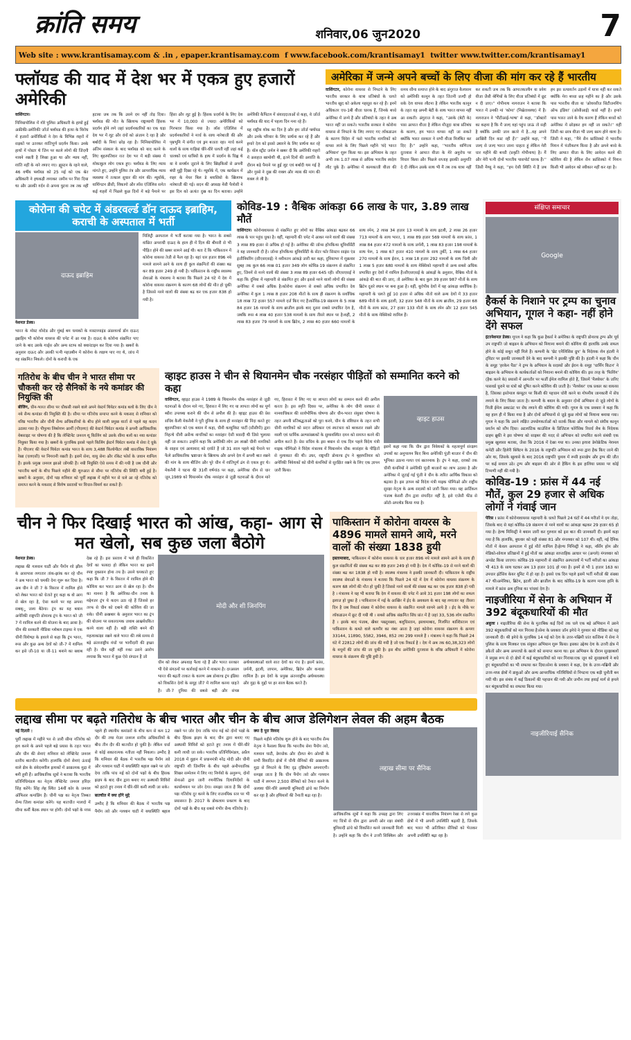क्रांति समय
शनिवार,06 जुन2020
7
Web site : www.krantisamay.com & .in , epaper.krantisamay.com f www.facebook.com/krantisamay1 twitter www.twitter.com/krantisamay1
फ्लॉयड की याद में देश भर में एकत्र हुए हजारों अमेरिकी
वाशिंगटन।
मिनियापोलिस में गोरे पुलिस अधिकारी के हाथों हुई अफ्रीकी-अमेरिकी जॉर्ज फ्लॉयड की हत्या के विरोध में हजारों अमेरिकियों ने देश के विभिन्न शहरों में सड़कों पर उतरकर शांतिपूर्ण प्रदर्शन किया। उनके हाथों में पोस्टर थे जिन पर काले लोगों की जिंदगी मायने रखती है लिखा हुआ था और न्याय नहीं, शांति नहीं के नारे लगाए गए। ह्यूस्टन के रहने वाले, 46 वर्षीय फ्लॉयड को 25 मई को एक श्वेत अधिकारी ने हथकड़ी लगाकर जमीन पर गिरा दिया था और उसकी गर्दन से अपना घुटना तब तक नहीं हटाया जब तक कि उसने दम नहीं तोड़ दिया। फ्लॉयड की मौत के खिलाफ राष्ट्रव्यापी हिंसक प्रदर्शन होने लगे जहां प्रदर्शनकारियों का एक धड़ा देश भर में लूट और दंगों को अंजाम दे रहा है और बर्बादी के निशां छोड़ रहा है। मिनियापोलिस में अंतिम संस्कार के बाद फ्लॉयड को याद करने के लिए बृहस्पतिवार रात देश भर में बड़ी संख्या में शोकाकुल लोग एकत्र हुए। फ्लॉयड के लिए न्याय मांगते हुए, उन्होंने पुलिस तंत्र और आपराधिक न्याय व्यवस्था में तत्काल सुधार की मांग की। न्यूयॉर्क, वाशिंगटन डीसी, शिकागो और लॉस एंजिलिस समेत कई शहरों में पिछले कुछ दिनों में बड़े पैमाने पर हिंसा और लूट हुई है। हिंसक प्रदर्शनों के लिए देश भर में 10,000 से ज्यादा अमेरिकियों को गिरफ्तार किया गया है। लॉस एंजिलिस में प्रदर्शनकारियों ने मार्च के साथ नारेबाजी की और पृष्ठभूमि में संगीत एवं ड्रम बजता रहा। मार्च करने वालों के साथ गाड़ियां धीरे-धीरे चलती रहीं जहां कई चालकों एवं यात्रियों के हाथ में प्रदर्शन के चिह्न थे या वे समर्थन जुटाने के लिए खिड़कियों से अपनी बंधी मुट्ठी दिखा रहे थे। न्यूयॉर्क में, एक कार्यक्रम में शहर के मेयर बिल डे ब्लासियो के खिलाफ नारेबाजी की गई। सदन की अध्यक्ष नेंसी पैलोसी ने इस दिन को अत्यंत दुख का दिन बताया। उन्होंने अमेरिकी कैपिटल में संवाददाताओं से कहा, वे जॉर्ज फ्लॉयड की याद में पहला दिन मना रहे हैं।
यह राष्ट्रीय शोक का दिन है और हम जॉर्ज फ्लॉयड और उनके परिवार के लिए प्रार्थना कर रहे हैं और हमारे देश को इससे उबारने के लिए प्रार्थना कर रहे हैं। वॉल स्ट्रीट जर्नल ने खबर दी कि अमेरिकी शहरों में असहज खामोशी थी, इतने दिनों की अशांति के दौरान बड़े पैमाने पर हुई लूट एवं बर्बादी थम गई है और गुस्से ने दुख की शक्ल और न्याय की मांग की शक्ल ले ली है।
अमेरिका में जन्मे अपने बच्चों के लिए वीजा की मांग कर रहे हैं भारतीय
वाशिंगटन, कोरोना वायरस से निपटने के लिए भारतीय सरकार के यात्रा प्रतिबंधों के चलते भारतीय खुद को अकेला महसूस कर रहे हैं। इनमें अधिकतर एच-1बी वीजा धारक हैं, जिनके बच्चे अमेरिका में जन्मे हैं और प्रतिबंधों के तहत वे अब भारत नहीं जा सकते। भारतीय सरकार ने कोरोना वायरस से निपटने के लिए लगाए गए लॉकडाउन के कारण विदेश में फंसे भारतीय नागरिकों को वापस लाने के लिए पिछले महीने 'वंदे भारत अभियान' शुरू किया था। इस अभियान के तहत अभी तक 1.07 लाख से अधिक भारतीय स्वदेश लौट चुके हैं। अमेरिका में कामकाजी वीजा की समय सीमा समाप्त होने के बाद अंगुराज कैलासम को अमेरिकी कानून के तहत जितनी जल्दी हो सके देश वापस लौटना है लेकिन भारतीय कानून के तहत वह अपनी बेटी के साथ भारत वापस नहीं आ सकती। अंगुराज ने कहा, ''उसके (बेटी के) पास आपात वीजा है लेकिन मौजूदा यात्रा प्रतिबंध के कारण, हम भारत वापस नहीं जा सकते क्योंकि भारत सरकार ने सभी वीजा निलंबित कर दिए हैं।'' उन्होंने कहा, ''भारतीय वाणिज्य दूतावास ने आपात वीजा के मेरे अनुरोध पर विचार किया और पिछले सप्ताह इसकी अनुमति दे दी लेकिन उसके साथ भी मैं तब तक यात्रा नहीं कर सकती जब तक कि आपातकालीन या प्रवेश वीजा जैसी श्रेणियों के लिए वीजा प्रतिबंधों में छूट न दी जाए।'' गोपीनाथ नागराजन ने बताया कि भारत में उनकी मां 'कोमा' (निश्चेतावस्था) में हैं। नागराजन ने 'पीटीआई-भाषा' से कहा, ''डॉक्टरों का कहना है कि मैं जल्द वहां पहुंच जाऊं तो सही है क्योंकि उनकी जान खतरे में है...वह अपने आखिरी दिन काट रही हैं।'' उन्होंने कहा, ''मैं जल्द से जल्द भारत जाना चाहता हूं लेकिन मेरी चार महीने की बच्ची (प्रकृति गोपीनाथ) है। मैं और मेरी पत्नी दोनों भारतीय पासपोर्ट धारक हैं।'' जिंसी मैथ्यू ने कहा, ''हम ऐसी स्थिति में हैं जब हम इस प्रत्यावर्तन उड़ानों में यात्रा नहीं कर सकते क्योंकि मेरा बच्चा छह महीने का है और उसके पास भारतीय वीजा या 'ओवरसीज सिटीजनशिप ऑफ इंडिया' (ओसीआई) कार्ड नहीं है। हमारे पास भारत जाने के वैध कारण हैं लेकिन बच्चों को अमेरिका में छोड़कर हम नहीं जा सकते।'' वहीं जिंसी का छात्र वीजा भी जल्द खत्म होने वाला है। जिंसी ने कहा, ''मैंने सैन फ्रांसिस्को में भारतीय मिशन में पंजीकरण किया है और अपने बच्चे के लिए आपात वीजा के लिए आवेदन करने की कोशिश की है लेकिन सैन फ्रांसिस्को में मिशन किसी भी आवेदन को स्वीकार नहीं कर रहा है।
कोरोना की चपेट में अंडरवर्ल्ड डॉन दाऊद इब्राहिम, कराची के अस्पताल में भर्ती
दाऊद इब्राहिम
नेशनल डेस्क।
भारत के मोस्ट वॉन्टेड और मुंबई बम धमाकों के मास्टरमाइंड अंडरवर्ल्ड डॉन दाऊद इब्राहिम भी कोरोना वायरस की चपेट में आ गया है। दाऊद के कोरोना संक्रमित पाए जाने के बाद उसके गार्ड्स और अन्य स्टाफ को क्वारंटाइन कर दिया गया है। खबरों के अनुसार दाऊद और उसकी पत्नी महजबीन में कोरोना के लक्षण पाए गए थे, जांच में वह संक्रमित निकले। दोनों के कराची के एक
मिलिट्री अस्पताल में भर्ती कराया गया है। भारत के सबसे वांछित अपराधी दाऊद के हाल ही में दिल की बीमारी से भी पीड़ित होने की खबर सामने आई थी। बता दें कि पाकिस्तान में कोरोना वायरस तेजी से फैल रहा है। यहां चार हजार 896 नये मामले सामने आने के साथ ही कुल संक्रमितों की संख्या बढ कर 89 हजार 249 हो गयी है। पाकिस्तान के राष्ट्रीय स्वास्थ्य सेवाओं के मंत्रालय ने बताया कि पिछले 24 घंटे में देश में कोरोना वायरस संक्रमण के कारण 68 लोगों की मौत हो चुकी है जिससे मरने वालों की संख्या बढ कर एक हजार 838 हो गयी है।
कोविड-19 : वैश्विक आंकड़ा 66 लाख के पार, 3.89 लाख मौतें
वाशिंगटन। कोरोनावायरस से संक्रमित हुए लोगों का वैश्विक आंकड़ा बढ़कर 66 लाख के पार पहुंच चुका है। वहीं, महामारी की चपेट में आकर मरने वालों की संख्या 3 लाख 89 हजार से अधिक हो गई है। अमेरिका की जॉन्स हॉपकिन्स यूनिवर्सिटी ने यह जानकारी दी है। जॉन्स हॉपकिन्स यूनिवर्सिटी के सेंटर फॉर सिस्टम साइंस एंड इंजीनियरिंग (सीएसएसई) ने नवीनतम आंकड़े जारी कर कहा, दुनियाभर में शुक्रवार सुबह तक कुल 66 लाख 01 हजार 349 लोग कोविड-19 संक्रमण से संक्रमित हुए, जिनमें से मरने वालों की संख्या 3 लाख 89 हजार 645 रही। सीएसएसई ने कहा कि दुनिया में महामारी से संक्रमित हुए और इससे मरने वालों लोगों की संख्या अमेरिका में सबसे अधिक है।कोरोना संक्रमण से सबसे अधिक प्रभावित देश अमेरिका में कुल 1 लाख 8 हजार 208 मौतों के साथ ही संक्रमण के सर्वाधिक 18 लाख 72 हजार 557 मामले दर्ज किए गए हैं।कोविड-19 संक्रमण के 5 लाख 84 हजार 16 मामलों के साथ ब्राजील इसके बाद दूसरा सबसे प्रभावित देश है, जबकि रूस 4 लाख 40 हजार 538 मामलों के साथ तीसरे स्थान पर है।वहीं, 2 लाख 83 हजार 79 मामलों के साथ ब्रिटेन, 2 लाख 40 हजार 660 मामलों के साथ स्पेन, 2 लाख 34 हजार 13 मामलों के साथ इटली, 2 लाख 26 हजार 713 मामलों के साथ भारत, 1 लाख 89 हजार 569 मामलों के साथ फ्रांस, 1 लाख 84 हजार 472 मामलों के साथ जर्मनी, 1 लाख 83 हजार 198 मामलों के साथ पेरू, 1 लाख 67 हजार 410 मामलों के साथ तुर्की, 1 लाख 64 हजार 270 मामलों के साथ ईरान, 1 लाख 18 हजार 292 मामलों के साथ चिली और 1 लाख 5 हजार 680 मामलों के साथ मेक्सिको महामारी से अन्य सबसे अधिक प्रभावित हुए देशों में शामिल हैं।सीएसएसई के आंकड़ों के अनुसार, वैश्विक मौतों के आंकड़े की बात की जाए, तो अमेरिका के बाद कुल 39 हजार 987 मौतों के साथ ब्रिटेन दूसरे स्थान पर बना हुआ है। वहीं, यूरोपीय देशों में यह आंकड़ा सर्वाधिक है।महामारी के चलते हुई 10 हजार से अधिक मौतों वाले अन्य देशों में 33 हजार 689 मौतों के साथ इटली, 32 हजार 548 मौतों के साथ ब्राजील, 29 हजार 68 मौतों के साथ फ्रांस, 27 हजार 133 मौतों के साथ स्पेन और 12 हजार 545 मौतों के साथ मेक्सिको शामिल हैं।
गतिरोध के बीच चीन ने भारत सीमा पर चौकसी कर रहे सैनिकों के नये कमांडर की नियुक्ति की
बीजिंग, चीन-भारत सीमा पर चौकसी रखने वाले अपने वेस्टर्न थियेटर कमांड बलों के लिए चीन ने नये सैन्य कमांडर की नियुक्ति की है। सीमा पर गतिरोध समाप्त करने के मकसद से शनिवार को वरिष्ठ भारतीय और चीनी सैन्य अधिकारियों के बीच होने वाली प्रमुख वार्ता से पहले यह कदम उठाया गया है। पीपुल्स लिबरेशन आर्मी (पीएलए) की वेस्टर्न थियेटर कमांड ने अपनी आधिकारिक वेबसाइट पर घोषणा की है कि लेफ्टिनेंट जनरल शू किलिंग को उसके सीमा बलों का नया कमांडर नियुक्त किया गया है। खबरों के मुताबिक इससे पहले किलिंग ईस्टर्न थियेटर कमांड में सेवा दे चुके हैं। पीएलए की वेस्टर्न थियेटर कमांड भारत के साथ 3,488 किलोमीटर लंबी वास्तविक नियंत्रण रेखा (एलएसी) पर निगरानी रखती है। इसमें सेना, वायु सेना और रॉकेट फोर्स के जवान शामिल हैं। इसके प्रमुख जनरल झाओ जोंगकी हैं। नयी नियुक्ति ऐसे समय में की गयी है जब चीनी और भारतीय बलों के बीच पिछले महीने की शुरुआत से सीमा पर गतिरोध की स्थिति बनी हुई है। खबरों के अनुसार, दोनों पक्ष शनिवार को पूर्वी लद्दाख में महीने भर से चले आ रहे गतिरोध को समाप्त करने के मकसद से विशेष प्रस्तावों पर विचार-विमर्श कर सकते हैं।
व्हाइट हाउस ने चीन से थियानमेन चौक नरसंहार पीड़ितों को सम्मानित करने को कहा
वाशिंगटन, व्हाइट हाउस ने 1989 के थियानमेन चौक नरसंहार से जुड़ी घटनाओं के दौरान मारे गए, हिरासत में लिए गए या लापता लोगों का पूर्ण ब्यौरा उपलब्ध कराने की चीन से अपील की है। व्हाइट हाउस की प्रेस सचिव कैली मेकनैनी ने पूरी दुनिया के साथ ही नरसंहार की निंदा करते हुए बृहस्पतिवार को एक बयान में कहा, चीनी कम्युनिस्ट पार्टी (सीसीपी) द्वारा निहत्थे चीनी असैन्य नागरिकों का नरसंहार ऐसी त्रासदी थी जिसे भुलाया नहीं जा सकता। उन्होंने कहा कि अमेरिकी लोग उन लाखों चीनी नागरिकों के साहस एवं आशावाद को दर्शाते हैं जो 31 साल पहले बड़े पैमाने पर फैले आधिकारिक भ्रष्टाचार के खिलाफ और अपने देश में अपनी बात रखने की मांग के साथ बीजिंग और पूरे चीन में शांतिपूर्ण ढंग से एकत्र हुए थे। मेकनैनी ने घटना की 31वीं वर्षगांठ पर कहा, अमेरिका चीन से चार जून,1989 को थियानमेन चौक नरसंहार से जुड़ी घटनाओं के दौरान मारे गए, हिरासत में लिए गए या लापता लोगों का सम्मान करने की अपील करता है। इस स्मृति दिवस पर, अमेरिका के लोग चीनी सरकार से मानवाधिकार की सार्वभौमिक घोषणा और चीन-भारत संयुक्त घोषणा के तहत अपनी प्रतिबद्धताओं को पूरा करने, चीन के संविधान के तहत सभी चीनी नागरिकों को प्रदत्त अधिकार एवं स्वतंत्रता को बरकरार रखने और नस्ली एवं धार्मिक अल्पसंख्यकों के सुव्यवस्थित दमन को समाप्त करने की अपील करते हैं। प्रेस सचिव के इस बयान से एक दिन पहले विदेश मंत्री माइक पोम्पिओ ने विदेश मंत्रालय में थियानमेन चौक नरसंहार के पीड़ितों से मुलाकात की थी। उधर, राष्ट्रपति डोनाल्ड ट्रंप ने बृहस्पतिवार को अमेरिकी निवेशकों को चीनी कंपनियों से सुरक्षित रखने के लिए एक ज्ञापन जारी किया।
व्हाइट हाउस
इसमें कहा गया कि चीन द्वारा निवेशकों के महत्वपूर्ण संरक्षण उपायों का अनुपालन किए बिना अमेरिकी पूंजी बाजार में चीन की भूमिका उठाना गलत एवं खतरनाक है। ट्रंप ने कहा, दशकों तक चीनी कंपनियों ने अमेरिकी पूंजी बाजारों का लाभ उठाया है और अमेरिका में जुटाई गई पूंजी ने चीन के त्वरित आर्थिक विकास को बढ़ाया है। इस ज्ञापन को विदेश मंत्री माइक पोम्पिओ और राष्ट्रीय सुरक्षा नेतृत्व के अन्य सदस्यों को जारी किया गया। यह आर्टिकल पंजाब केसरी टीम द्वारा संपादित नहीं है, इसे एजेंसी फीड से ऑटो-अपलोड किया गया है।
चीन ने फिर दिखाई भारत को आंख, कहा- आग से मत खेलो, सब कुछ जला बैठोगे
नेशनल डेस्क।
लद्दाख की गलवान घाटी और पैंगोंग शो झील के आसपास लगातार तांक-झांक कर रहे चीन ने अब भारत को धमकी देना शुरू कर दिया है। अब चीन ने जी 7 के विस्तार में शामिल होने को लेकर भारत को चेताते हुए कहा क वो आग से खेल रहा है, ऐसा करने पर वह अपना सबक्ू जला बैठेगा। ट्रंप का यह बयान अमेरिकी राष्ट्रपति डोनाल्ड ट्रंप के भारत को जी 7 में शामिल करने की योजना के बाद आया है। चीन की सरकारी मीडिया ग्लोबल टाइम्स ने एक चीनी विशेषज्ञ के हवाले से कहा कि ट्रंप भारत, रूस और कुछ अन्य देशों को जी-7 में शामिल कर इसे जी-10 या जी-11 बनाने का ख्वाब देख रहे हैं। इस प्रस्ताव में भले ही विकसित देशों का फायदा हो लेकिन भारत का इसमें स्पष्ट नुकसान होना तय है। उसने धमकाते हुए कहा कि जी 7 के विस्तार में शामिल होने की कोशिश कर भारत आग से खेल रहा है। चीन का मानना है कि अमेरिका-चीन तनाव के मद्देनजर ट्रंप ये कदम उठा रहे हैं जिससे हर तरफ से चीन को दबाने की कोशिश की जा सके। चीनी अखबार के अनुसार भारत का ट्रंप की योजना पर सकारात्मक जवाब आश्चर्यचकित करने वाला नहीं है। बड़ी शक्ति बनने की महत्वाकांक्षा रखने वाले भारत की लंबे समय से बड़े अंतरराष्ट्रीय मंचों पर भागीदारी की इच्छा रही है। चीन यहीं नहीं रुका उसने आरोप लगाया कि भारत में कुछ ऐसे संगठन हैं जो
मोदी और शी जिनपिंग
चीन को लेकर अफवाह फैला रहे हैं और भारत सरकार भी ऐसे संगठनों पर कार्रवाई करने में नाकाम है। दरअसल भारत की बढ़ती ताकत के कारण अब डोनाल्ड ट्रंप इंडिया को विकसित देशों के समूह जी7 में शामिल करना चाहते हैं। जी-7 दुनिया की सबसे बड़ी और संपन्न अर्थव्यवस्थाओं वाले सात देशों का मंच है। इसमें फ्रांस, जर्मनी, इटली, जापान, अमेरिका, ब्रिटेन और कनाडा शामिल हैं। इन देशों के प्रमुख अंतरराष्ट्रीय अर्थव्यवस्था और मुद्रा के मुद्दों पर हर साल बैठक करते हैं।
पाकिस्तान में कोरोना वायरस के 4896 मामले सामने आये, मरने वालों की संख्या 1838 हुयी
इस्लामाबाद, पाकिस्तान में कोरोना वायरस के चार हजार 896 नये मामले सामने आने के साथ ही कुल संक्रमितों की संख्या बढ कर 89 हजार 249 हो गयी है। देश में कोविड–19 से मरने वालों की संख्या बढ कर 1838 हो गयी है। स्वास्थ्य मंत्रालय ने इसकी जानकारी दी। पाकिस्तान के राष्ट्रीय स्वास्थ्य सेवाओं के मंत्रालय ने बताया कि पिछले 24 घंटे में देश में कोरोना वायरस संक्रमण के कारण 68 लोगों की मौत हो चुकी है जिससे मरने वालों की संख्या बढ कर एक हजार 838 हो गयी है । मंत्रालय ने यह भी बताया कि देश में वायरस की चपेट में आये 31 हजार 198 लोगों का सफल इलाज हो चुका है । पाकिस्तान में मई के आखिर में ईद के अवकाश के बाद यह लगातार यह तीसरा दिन है जब रिकार्ड संख्या में कोरोना वायरस के संक्रमित मामले सामने आये है । ईद के मौके पर लॉकडाउन में छूट दी गयी थी । सबसे अधिक संक्रमित सिंध प्रांत में है जहां 33, 536 लोग संक्रमित हैं । इसके बाद पंजाब, खैबर पख्तूनख्वा, बलूचिस्तान, इस्लामाबाद, गिलगित बाल्टिस्तान एवं पाकिस्तान के कब्जे वाले कश्मीर का नंबर आता है जहां कोरोना वायरस संक्रमण के क्रमशः 33144, 11890, 5582, 3946, 852 तथा 299 मामले हैं । मंत्रालय ने कहा कि पिछले 24 घंटे में 22812 लोगों की जांच की गयी है जो एक रिकार्ड है । देश में अब तक 60,38,323 लोगों के नमूनों की जांच की जा चुकी है। इस बीच अमेरिकी दूतावास के वरिष्ठ अधिकारी में कोरोना वायरस के संक्रमण की पुष्टि हुयी है।
लद्दाख सीमा पर बढ़ते गतिरोध के बीच भारत और चीन के बीच आज डेलिगेशन लेवल की अहम बैठक
नई दिल्ली :
पूर्वी लद्दाख में महीने भर से जारी सीमा गतिरोध को हल करने के अपने पहले बड़े प्रयास के तहत भारत और चीन की सेनाएं शनिवार को लेफ्टिनेंट जनरल स्तरीय बातचीत करेंगी। हालांकि दोनों सेनाएं ऊंचाई वाले क्षेत्र के संवेदनशील इलाकों में आक्रामक मुद्रा में बनी हुयी हैं। आधिकारिक सूत्रों ने बताया कि भारतीय प्रतिनिधिमंडल का नेतृत्व लेफ्टिनेंट जनरल हरिंदर सिंह करेंगे। सिंह लेह स्थित 14वीं कोर के जनरल ऑफिसर कमांडिंग हैं। चीनी पक्ष का नेतृत्व तिब्बत सैन्य जिला कमांडर करेंगे। यह बातचीत मालदो में सीमा कर्मी बैठक स्थान पर होगी। दोनों पक्षों के मध्य पहले ही स्थानीय कमांडरों के बीच कम से कम 12 दौर की तथा मेजर जनरल स्तरीय अधिकारियों के बीच तीन दौर की बातचीत हो चुकी है। लेकिन चर्चा से कोई सकारात्मक नतीजा नहीं निकला। उम्मीद है कि शनिवार की बैठक में भारतीय पक्ष पैंगोंग त्सो और गलवान घाटी में यथास्थिति बहाल रखने पर जोर देगा ताकि पांच मई को दोनों पक्षों के बीच हिंसक झड़प के बाद चीन द्वारा बनाए गए अस्थायी शिविरों को हटाते हुए तनाव में धीरे-धीरे कमी लायी जा सके।
बातचीत में क्या होंगे मुद्दे
उम्मीद है कि शनिवार की बैठक में भारतीय पक्ष पैंगोंग त्सो और गलवान घाटी में यथास्थिति बहाल रखने पर जोर देगा ताकि पांच मई को दोनों पक्षों के बीच हिंसक झड़प के बाद चीन द्वारा बनाए गए अस्थायी शिविरों को हटाते हुए तनाव में धीरे-धीरे कमी लायी जा सके। भारतीय प्रतिनिधिमंडल, अप्रैल 2018 में वुहान में प्रधानमंत्री नरेंद्र मोदी और चीनी राष्ट्रपति शी जिनपिंग के बीच पहले अनौपचारिक शिखर सम्मेलन में लिए गए निर्णयों के अनुरूप, दोनों सेनाओं द्वारा जारी रणनीतिक दिशानिर्देशों के कार्यान्वयन पर जोर देगा। समझा जाता है कि दोनों पक्ष गतिरोध दूर करने के लिए राजनयिक स्तर पर भी प्रयासरत हैं। 2017 के डोकलाम प्रकरण के बाद दोनों पक्षों के बीच यह सबसे गंभीर सैन्य गतिरोध है।
क्या है पूरा विवाद
पिछले महीने गतिरोध शुरू होने के बाद भारतीय सैन्य नेतृत्व ने फैसला किया कि भारतीय सेना पैंगोंग त्सो, गलवान घाटी, डेमचोक और दौलत बेग ओल्डी के सभी विवादित क्षेत्रों में चीनी सैनिकों की आक्रामक मुद्रा से निपटने के लिए दृढ़ दृष्टिकोण अपनाएगी। समझा जाता है कि चीन पैंगोंग त्सो और गलवान घाटी में लगभग 2,500 सैनिकों को तैनात करने के अलावा धीरे-धीरे अस्थायी बुनियादी ढांचे का निर्माण कर रहा है और हथियारों की तैनाती बढ़ा रहा है।
लद्दाख सीमा पर सैनिक
आधिकारिक सूत्रों ने कहा कि उपग्रह द्वारा लिए गए चित्रों से चीन द्वारा अपनी ओर रक्षा संबंधी बुनियादी ढांचे को विकसित करने जानकारी मिली है। उन्होंने कहा कि चीन ने उत्तरी सिक्किम और उत्तराखंड में वास्तविक नियंत्रण रेखा से लगे कुछ क्षेत्रों में भी अपनी उपस्थिति बढ़ायी है, जिसके बाद भारत भी अतिरिक्त सैनिकों को भेजकर अपनी उपस्थिति बढ़ा रहा है।
संक्षिप्त समाचार
Google
हैकर्स के निशाने पर ट्रम्प का चुनाव अभियान, गूगल ने कहा- नहीं होने देंगे सफल
इंटरनेशनल डेस्क। गूगल ने कहा कि कुछ हैकर्स ने अमेरिका के राष्ट्रपति डोनाल्ड ट्रम्प और पूर्व उप राष्ट्रपति जो बाइडन के अभियान को निशाना बनाने की कोशिश की हालांकि उनके सफल होने के कोई सबूत नहीं मिले हैं। कम्पनी के 'थ्रेट एनैलिसिस ग्रुप' के निदेशक शेन हंटली ने ट्विटर पर इसकी जानकारी देने के बाद कम्पनी ने इसकी पुष्टि की है। हंटली ने कहा कि चीन के समूह 'हरकेन पैंडा' ने ट्रम्प के अभियान के सदस्यों और ईरान के समूह 'चार्मिंग किटन' ने बाइडन के अभियान के कार्यकर्ताओं को निशाना बनाने की कोशिश की। इस तरह के 'फिशिंग' (हैक करने के) प्रयासों में आमतौर पर फर्जी ईमेल शामिल होते हैं, जिसमें 'मैलवेयर' के जरिए पासवर्ड चुराने या यंत्रों को दूषित करने कोशिश की जाती है। 'मैलवेयर' एक प्रकार का वायरस है, जिसका इस्तेमाल कंप्यूटर पर किसी की पहचान चोरी करने या गोपनीय जानकारी में सेंध लगाने के लिए किया जाता है। कम्पनी के बयान के अनुसार दोनों अभियान से जुड़े लोगों के निजी ईमेल अकाउंट पर सेंध लगाने की कोशिश की गयी। गूगल के एक प्रवक्ता ने कहा कि यह हाल ही में किया गया है और दोनों अभियानों से जुड़े कुछ लोगों को निशाना बनाया गया। गूगल ने कहा कि उसने लक्षित उपयोगकर्ताओं को सतर्क किया और मामले को संघीय कानून प्रवर्तन को सौंप दिया। अटलांटिक काउंसिल के डिजिटल फोरेंसिक रिसर्च लैब के निदेशक ग्राहम ब्रूकी ने इस घोषणा को साइबर की मदद से अभियान को प्रभावित करने संबंधी एक प्रमुख खुलासा बताया, जैसा कि 2016 में देखा गया था। उनका इशारा डेमोक्रेटिक नेशनल कमेटी और हिलेरी क्लिंटन के 2016 के राष्ट्रपति अभियान को रूस द्वारा हैक किए जाने की ओर था, जिसके खुलासे के बाद 2016 राष्ट्रपति चुनाव में रूसी हस्तक्षेप और ट्रम्प की जीत पर कई सवाल उठे। ट्रम्प और बाइडन की ओर से हैकिंग के इस हालिया प्रयास पर कोई टिप्पणी नहीं की गयी है।
कोविड-19 : फ्रांस में 44 नई मौतें, कुल 29 हजार से अधिक लोगों ने गंवाई जान
पेरिस । फ्रांस में कोरोनावायरस महामारी के चलते पिछले 24 घंटों में 44 मरीजों ने दम तोड़ा, जिसके बाद से यहां कोविड-19 संक्रमण से मरने वालों का आंकड़ा बढ़कर 29 हजार 65 हो गया है। हेल्थ मिनिस्ट्री ने बयान जारी कर गुरुवार को इस बात की जानकारी दी। इसमें कहा गया है कि हालांकि, बुधवार को यही संख्या 81 और मंगलवार को 107 थी। वहीं, नई दैनिक मौतों में केवल अस्पताल में हुई मौतें शामिल हैं।हेल्थ मिनिस्ट्री ने कहा, नर्सिंग होम और मेडिको-सोशल प्रतिष्ठानों में हुई मौतों का आंकड़ा साप्ताहिक आधार पर (अगले) मंगलवार को अपडेट किया जाएगा। कोविड-19 महामारी से संक्रमित अस्पतालों में भर्ती मरीजों का आंकड़ा भी 413 के साथ घटकर अब 13 हजार 101 हो गया है। इनमें से भी 1 हजार 163 का उपचार इंटेंसिव केयर यूनिट में हो रहा है। इससे एक दिन पहले इसमें भर्ती मरीजों की संख्या 47 थी।अमेरिका, ब्रिटेन, इटली और ब्राजील के बाद कोविड-19 के कारण मानव हानि के मामले में फ्रांस अब दुनिया का पांचवां देश है।
नाइजीरिया में सेना के अभियान में 392 बंदूकधारियों की मौत
अबुजा । नाइजीरिया की सेना के मुताबिक कई दिनों तक चले एक बड़े अभियान में उसने 392 बंदूकधारियों को मार गिराया है।सेना के प्रवक्ता जॉन इनेचे ने गुरुवार को मीडिया को यह जानकारी दी। श्री इनेचे के मुताबिक 14 मई को देश के उत्तर-पश्चिमी प्रांत कत्सिना में सेना ने पुलिस के साथ मिलकर एक संयुक्त अभियान शुरू किया। इसका उद्देश्य देश के उत्तरी क्षेत्र में डकैतों और अन्य अपराधों के खतरे को समाप्त करना था। इस अभियान के दौरान सुरक्षाबलों ने प्रमुख रूप से दो क्षेत्रों में कई बंदूकधारियों को मार गिराया।एक जून को सुरक्षाबलों ने बचे हुए बंदूकधारियों का भी सफाया कर दिया।सेना के प्रवक्ता ने कहा, देश के उत्तर-पश्चिमी और उत्तर-मध्य क्षेत्रों में डाकुओं और अन्य आपराधिक गतिविधियों से निपटना एक बड़ी चुनौती बन गयी थी। इस संबंध में कई ठिकानों की पहचान की गयी और जमीन तथा हवाई मार्ग से हमले कर बंदूकधारियों का सफाया किया गया।
नाइजीरियाई सैनिक